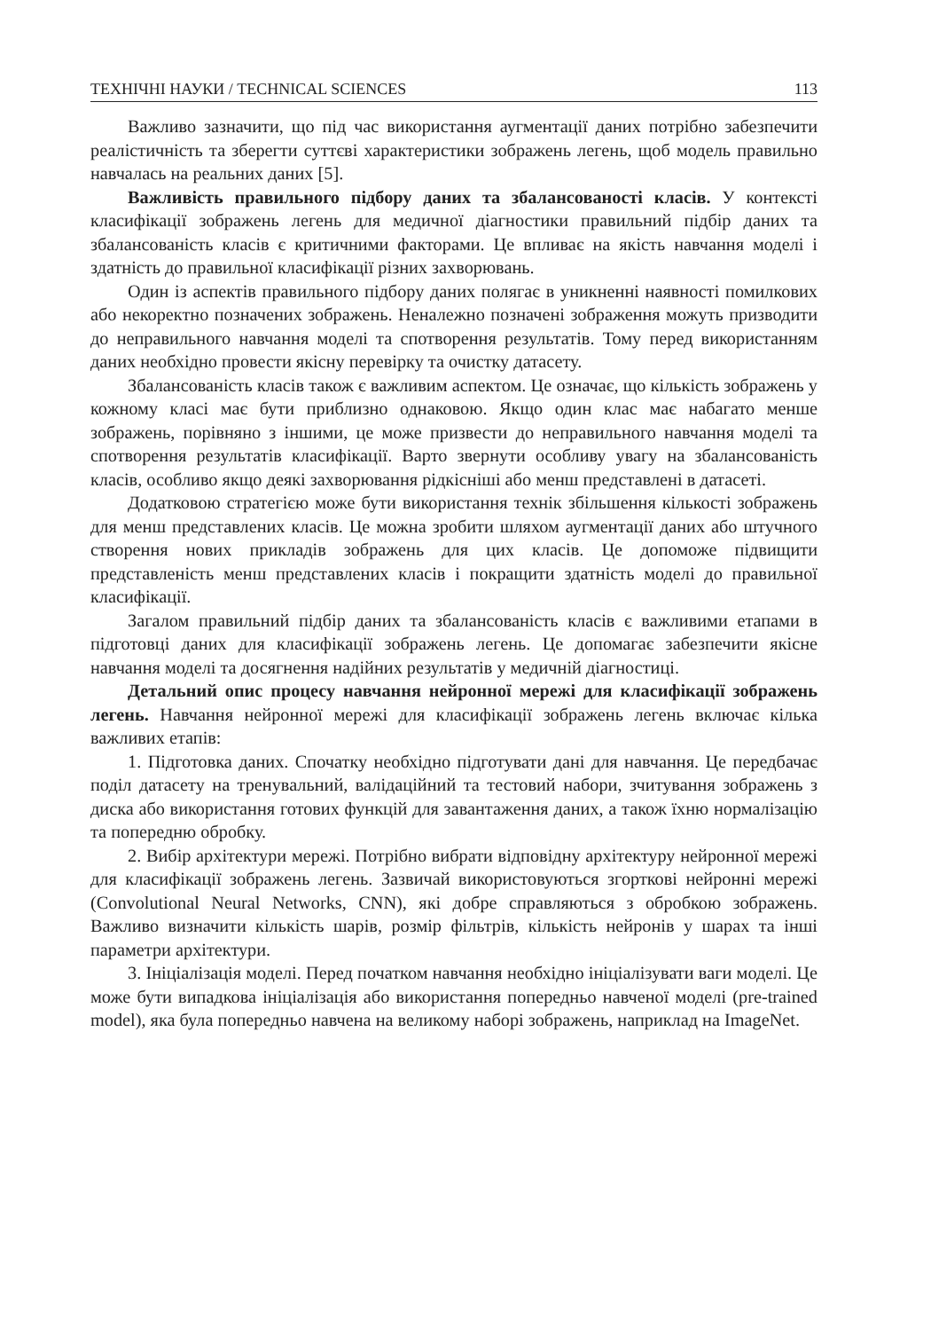ТЕХНІЧНІ НАУКИ / TECHNICAL SCIENCES 113
Важливо зазначити, що під час використання аугментації даних потрібно забезпечити реалістичність та зберегти суттєві характеристики зображень легень, щоб модель правильно навчалась на реальних даних [5].
Важливість правильного підбору даних та збалансованості класів. У контексті класифікації зображень легень для медичної діагностики правильний підбір даних та збалансованість класів є критичними факторами. Це впливає на якість навчання моделі і здатність до правильної класифікації різних захворювань.
Один із аспектів правильного підбору даних полягає в уникненні наявності помилкових або некоректно позначених зображень. Неналежно позначені зображення можуть призводити до неправильного навчання моделі та спотворення результатів. Тому перед використанням даних необхідно провести якісну перевірку та очистку датасету.
Збалансованість класів також є важливим аспектом. Це означає, що кількість зображень у кожному класі має бути приблизно однаковою. Якщо один клас має набагато менше зображень, порівняно з іншими, це може призвести до неправильного навчання моделі та спотворення результатів класифікації. Варто звернути особливу увагу на збалансованість класів, особливо якщо деякі захворювання рідкісніші або менш представлені в датасеті.
Додатковою стратегією може бути використання технік збільшення кількості зображень для менш представлених класів. Це можна зробити шляхом аугментації даних або штучного створення нових прикладів зображень для цих класів. Це допоможе підвищити представленість менш представлених класів і покращити здатність моделі до правильної класифікації.
Загалом правильний підбір даних та збалансованість класів є важливими етапами в підготовці даних для класифікації зображень легень. Це допомагає забезпечити якісне навчання моделі та досягнення надійних результатів у медичній діагностиці.
Детальний опис процесу навчання нейронної мережі для класифікації зображень легень. Навчання нейронної мережі для класифікації зображень легень включає кілька важливих етапів:
1. Підготовка даних. Спочатку необхідно підготувати дані для навчання. Це передбачає поділ датасету на тренувальний, валідаційний та тестовий набори, зчитування зображень з диска або використання готових функцій для завантаження даних, а також їхню нормалізацію та попередню обробку.
2. Вибір архітектури мережі. Потрібно вибрати відповідну архітектуру нейронної мережі для класифікації зображень легень. Зазвичай використовуються згорткові нейронні мережі (Convolutional Neural Networks, CNN), які добре справляються з обробкою зображень. Важливо визначити кількість шарів, розмір фільтрів, кількість нейронів у шарах та інші параметри архітектури.
3. Ініціалізація моделі. Перед початком навчання необхідно ініціалізувати ваги моделі. Це може бути випадкова ініціалізація або використання попередньо навченої моделі (pre-trained model), яка була попередньо навчена на великому наборі зображень, наприклад на ImageNet.